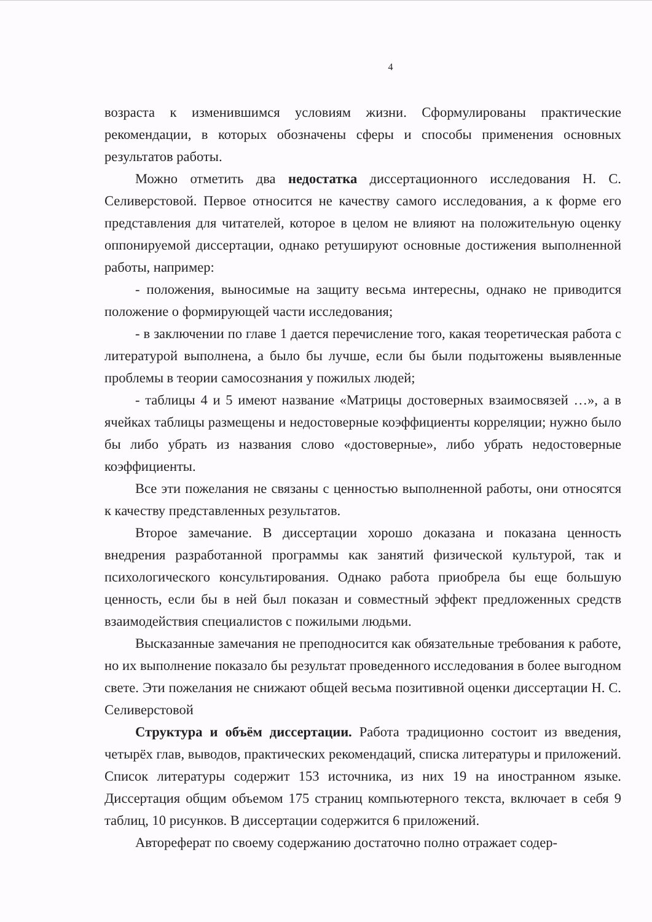4
возраста к изменившимся условиям жизни. Сформулированы практические рекомендации, в которых обозначены сферы и способы применения основных результатов работы.
Можно отметить два недостатка диссертационного исследования Н. С. Селиверстовой. Первое относится не качеству самого исследования, а к форме его представления для читателей, которое в целом не влияют на положительную оценку оппонируемой диссертации, однако ретушируют основные достижения выполненной работы, например:
- положения, выносимые на защиту весьма интересны, однако не приводится положение о формирующей части исследования;
- в заключении по главе 1 дается перечисление того, какая теоретическая работа с литературой выполнена, а было бы лучше, если бы были подытожены выявленные проблемы в теории самосознания у пожилых людей;
- таблицы 4 и 5 имеют название «Матрицы достоверных взаимосвязей …», а в ячейках таблицы размещены и недостоверные коэффициенты корреляции; нужно было бы либо убрать из названия слово «достоверные», либо убрать недостоверные коэффициенты.
Все эти пожелания не связаны с ценностью выполненной работы, они относятся к качеству представленных результатов.
Второе замечание. В диссертации хорошо доказана и показана ценность внедрения разработанной программы как занятий физической культурой, так и психологического консультирования. Однако работа приобрела бы еще большую ценность, если бы в ней был показан и совместный эффект предложенных средств взаимодействия специалистов с пожилыми людьми.
Высказанные замечания не преподносится как обязательные требования к работе, но их выполнение показало бы результат проведенного исследования в более выгодном свете. Эти пожелания не снижают общей весьма позитивной оценки диссертации Н. С. Селиверстовой
Структура и объём диссертации. Работа традиционно состоит из введения, четырёх глав, выводов, практических рекомендаций, списка литературы и приложений. Список литературы содержит 153 источника, из них 19 на иностранном языке. Диссертация общим объемом 175 страниц компьютерного текста, включает в себя 9 таблиц, 10 рисунков. В диссертации содержится 6 приложений.
Автореферат по своему содержанию достаточно полно отражает содер-